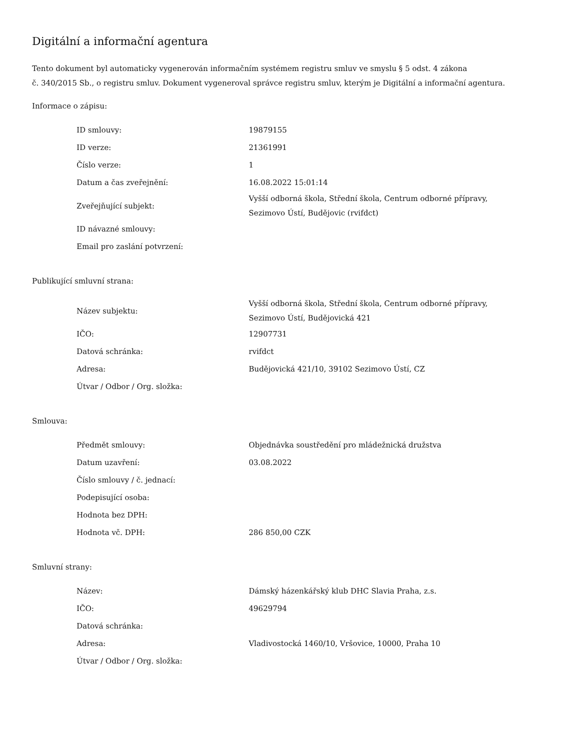Digitální a informační agentura
Tento dokument byl automaticky vygenerován informačním systémem registru smluv ve smyslu § 5 odst. 4 zákona
č. 340/2015 Sb., o registru smluv. Dokument vygeneroval správce registru smluv, kterým je Digitální a informační agentura.
Informace o zápisu:
| ID smlouvy: | 19879155 |
| ID verze: | 21361991 |
| Číslo verze: | 1 |
| Datum a čas zveřejnění: | 16.08.2022 15:01:14 |
| Zveřejňující subjekt: | Vyšší odborná škola, Střední škola, Centrum odborné přípravy, Sezimovo Ústí, Budějovic (rvifdct) |
| ID návazné smlouvy: | |
| Email pro zaslání potvrzení: | |
Publikující smluvní strana:
| Název subjektu: | Vyšší odborná škola, Střední škola, Centrum odborné přípravy, Sezimovo Ústí, Budějovická 421 |
| IČO: | 12907731 |
| Datová schránka: | rvifdct |
| Adresa: | Budějovická 421/10, 39102 Sezimovo Ústí, CZ |
| Útvar / Odbor / Org. složka: | |
Smlouva:
| Předmět smlouvy: | Objednávka soustředění pro mládežnická družstva |
| Datum uzavření: | 03.08.2022 |
| Číslo smlouvy / č. jednací: | |
| Podepisující osoba: | |
| Hodnota bez DPH: | |
| Hodnota vč. DPH: | 286 850,00 CZK |
Smluvní strany:
| Název: | Dámský házenkářský klub DHC Slavia Praha, z.s. |
| IČO: | 49629794 |
| Datová schránka: | |
| Adresa: | Vladivostocká 1460/10, Vršovice, 10000, Praha 10 |
| Útvar / Odbor / Org. složka: | |